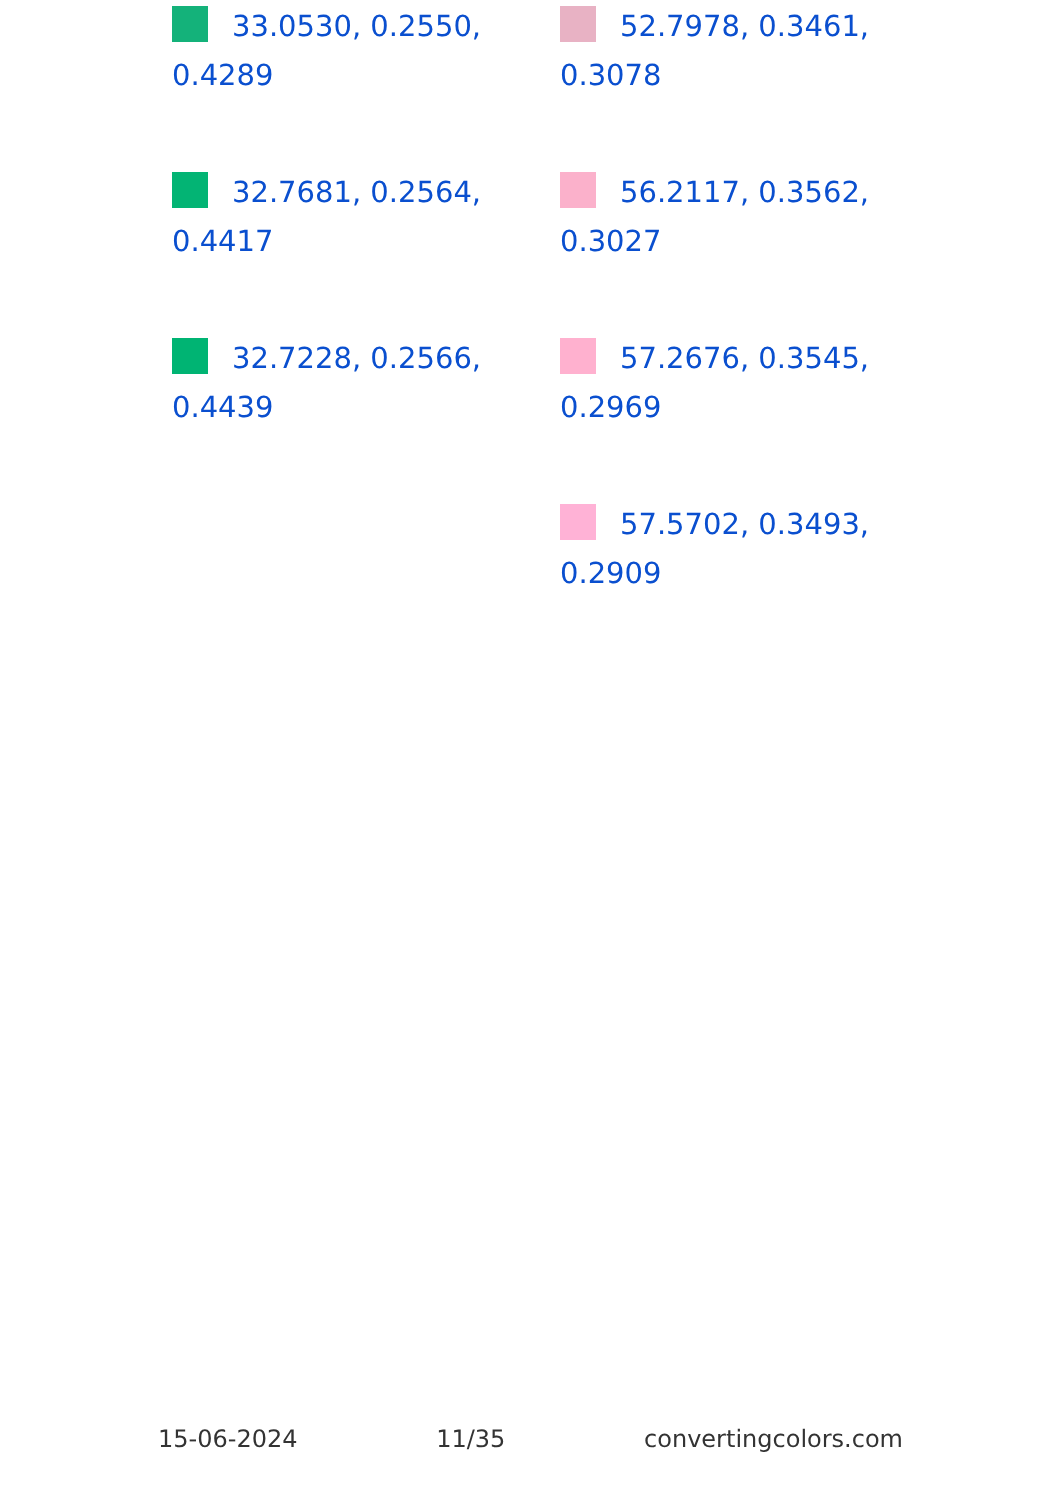33.0530, 0.2550,
0.4289
32.7681, 0.2564,
0.4417
32.7228, 0.2566,
0.4439
52.7978, 0.3461,
0.3078
56.2117, 0.3562,
0.3027
57.2676, 0.3545,
0.2969
57.5702, 0.3493,
0.2909
15-06-2024 11/35 convertingcolors.com